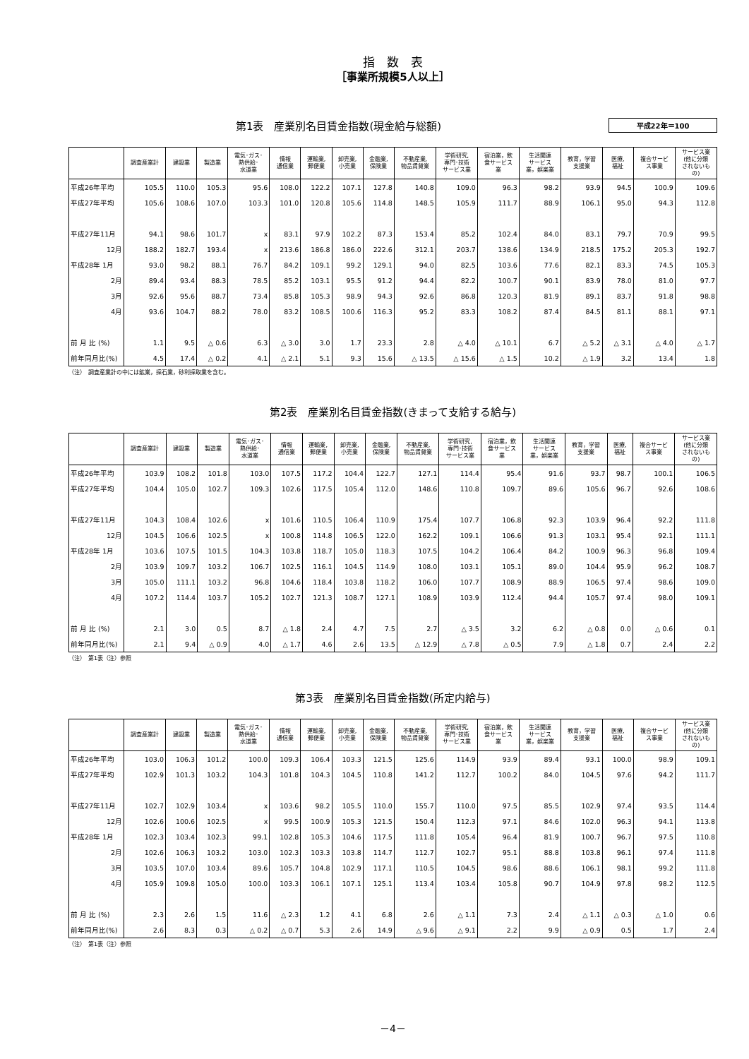指　数　表
［事業所規模5人以上］
第1表　産業別名目賃金指数(現金給与総額)
平成22年＝100
| | 調査産業計 | 建設業 | 製造業 | 電気･ガス･ 熱供給･ 水道業 | 情報 通信業 | 運輸業, 郵便業 | 卸売業, 小売業 | 金融業, 保険業 | 不動産業, 物品賃貸業 | 学術研究, 専門･技術 サービス業 | 宿泊業，飲 食サービス 業 | 生活関連 サービス 業，娯楽業 | 教育，学習 支援業 | 医療, 福祉 | 複合サービ ス事業 | サービス業 (他に分類 されないも の) |
| --- | --- | --- | --- | --- | --- | --- | --- | --- | --- | --- | --- | --- | --- | --- | --- | --- |
| 平成26年平均 | 105.5 | 110.0 | 105.3 | 95.6 | 108.0 | 122.2 | 107.1 | 127.8 | 140.8 | 109.0 | 96.3 | 98.2 | 93.9 | 94.5 | 100.9 | 109.6 |
| 平成27年平均 | 105.6 | 108.6 | 107.0 | 103.3 | 101.0 | 120.8 | 105.6 | 114.8 | 148.5 | 105.9 | 111.7 | 88.9 | 106.1 | 95.0 | 94.3 | 112.8 |
| 平成27年11月 | 94.1 | 98.6 | 101.7 | x | 83.1 | 97.9 | 102.2 | 87.3 | 153.4 | 85.2 | 102.4 | 84.0 | 83.1 | 79.7 | 70.9 | 99.5 |
| 12月 | 188.2 | 182.7 | 193.4 | x | 213.6 | 186.8 | 186.0 | 222.6 | 312.1 | 203.7 | 138.6 | 134.9 | 218.5 | 175.2 | 205.3 | 192.7 |
| 平成28年 1月 | 93.0 | 98.2 | 88.1 | 76.7 | 84.2 | 109.1 | 99.2 | 129.1 | 94.0 | 82.5 | 103.6 | 77.6 | 82.1 | 83.3 | 74.5 | 105.3 |
| 2月 | 89.4 | 93.4 | 88.3 | 78.5 | 85.2 | 103.1 | 95.5 | 91.2 | 94.4 | 82.2 | 100.7 | 90.1 | 83.9 | 78.0 | 81.0 | 97.7 |
| 3月 | 92.6 | 95.6 | 88.7 | 73.4 | 85.8 | 105.3 | 98.9 | 94.3 | 92.6 | 86.8 | 120.3 | 81.9 | 89.1 | 83.7 | 91.8 | 98.8 |
| 4月 | 93.6 | 104.7 | 88.2 | 78.0 | 83.2 | 108.5 | 100.6 | 116.3 | 95.2 | 83.3 | 108.2 | 87.4 | 84.5 | 81.1 | 88.1 | 97.1 |
| 前 月 比 (%) | 1.1 | 9.5 | △ 0.6 | 6.3 | △ 3.0 | 3.0 | 1.7 | 23.3 | 2.8 | △ 4.0 | △ 10.1 | 6.7 | △ 5.2 | △ 3.1 | △ 4.0 | △ 1.7 |
| 前年同月比(%) | 4.5 | 17.4 | △ 0.2 | 4.1 | △ 2.1 | 5.1 | 9.3 | 15.6 | △ 13.5 | △ 15.6 | △ 1.5 | 10.2 | △ 1.9 | 3.2 | 13.4 | 1.8 |
（注）　調査産業計の中には鉱業，採石業，砂利採取業を含む。
第2表　産業別名目賃金指数(きまって支給する給与)
| | 調査産業計 | 建設業 | 製造業 | 電気･ガス･ 熱供給･ 水道業 | 情報 通信業 | 運輸業, 郵便業 | 卸売業, 小売業 | 金融業, 保険業 | 不動産業, 物品賃貸業 | 学術研究, 専門･技術 サービス業 | 宿泊業，飲 食サービス 業 | 生活関連 サービス 業，娯楽業 | 教育，学習 支援業 | 医療, 福祉 | 複合サービ ス事業 | サービス業 (他に分類 されないも の) |
| --- | --- | --- | --- | --- | --- | --- | --- | --- | --- | --- | --- | --- | --- | --- | --- | --- |
| 平成26年平均 | 103.9 | 108.2 | 101.8 | 103.0 | 107.5 | 117.2 | 104.4 | 122.7 | 127.1 | 114.4 | 95.4 | 91.6 | 93.7 | 98.7 | 100.1 | 106.5 |
| 平成27年平均 | 104.4 | 105.0 | 102.7 | 109.3 | 102.6 | 117.5 | 105.4 | 112.0 | 148.6 | 110.8 | 109.7 | 89.6 | 105.6 | 96.7 | 92.6 | 108.6 |
| 平成27年11月 | 104.3 | 108.4 | 102.6 | x | 101.6 | 110.5 | 106.4 | 110.9 | 175.4 | 107.7 | 106.8 | 92.3 | 103.9 | 96.4 | 92.2 | 111.8 |
| 12月 | 104.5 | 106.6 | 102.5 | x | 100.8 | 114.8 | 106.5 | 122.0 | 162.2 | 109.1 | 106.6 | 91.3 | 103.1 | 95.4 | 92.1 | 111.1 |
| 平成28年 1月 | 103.6 | 107.5 | 101.5 | 104.3 | 103.8 | 118.7 | 105.0 | 118.3 | 107.5 | 104.2 | 106.4 | 84.2 | 100.9 | 96.3 | 96.8 | 109.4 |
| 2月 | 103.9 | 109.7 | 103.2 | 106.7 | 102.5 | 116.1 | 104.5 | 114.9 | 108.0 | 103.1 | 105.1 | 89.0 | 104.4 | 95.9 | 96.2 | 108.7 |
| 3月 | 105.0 | 111.1 | 103.2 | 96.8 | 104.6 | 118.4 | 103.8 | 118.2 | 106.0 | 107.7 | 108.9 | 88.9 | 106.5 | 97.4 | 98.6 | 109.0 |
| 4月 | 107.2 | 114.4 | 103.7 | 105.2 | 102.7 | 121.3 | 108.7 | 127.1 | 108.9 | 103.9 | 112.4 | 94.4 | 105.7 | 97.4 | 98.0 | 109.1 |
| 前 月 比 (%) | 2.1 | 3.0 | 0.5 | 8.7 | △ 1.8 | 2.4 | 4.7 | 7.5 | 2.7 | △ 3.5 | 3.2 | 6.2 | △ 0.8 | 0.0 | △ 0.6 | 0.1 |
| 前年同月比(%) | 2.1 | 9.4 | △ 0.9 | 4.0 | △ 1.7 | 4.6 | 2.6 | 13.5 | △ 12.9 | △ 7.8 | △ 0.5 | 7.9 | △ 1.8 | 0.7 | 2.4 | 2.2 |
（注）　第1表（注）参照
第3表　産業別名目賃金指数(所定内給与)
| | 調査産業計 | 建設業 | 製造業 | 電気･ガス･ 熱供給･ 水道業 | 情報 通信業 | 運輸業, 郵便業 | 卸売業, 小売業 | 金融業, 保険業 | 不動産業, 物品賃貸業 | 学術研究, 専門･技術 サービス業 | 宿泊業，飲 食サービス 業 | 生活関連 サービス 業，娯楽業 | 教育，学習 支援業 | 医療, 福祉 | 複合サービ ス事業 | サービス業 (他に分類 されないも の) |
| --- | --- | --- | --- | --- | --- | --- | --- | --- | --- | --- | --- | --- | --- | --- | --- | --- |
| 平成26年平均 | 103.0 | 106.3 | 101.2 | 100.0 | 109.3 | 106.4 | 103.3 | 121.5 | 125.6 | 114.9 | 93.9 | 89.4 | 93.1 | 100.0 | 98.9 | 109.1 |
| 平成27年平均 | 102.9 | 101.3 | 103.2 | 104.3 | 101.8 | 104.3 | 104.5 | 110.8 | 141.2 | 112.7 | 100.2 | 84.0 | 104.5 | 97.6 | 94.2 | 111.7 |
| 平成27年11月 | 102.7 | 102.9 | 103.4 | x | 103.6 | 98.2 | 105.5 | 110.0 | 155.7 | 110.0 | 97.5 | 85.5 | 102.9 | 97.4 | 93.5 | 114.4 |
| 12月 | 102.6 | 100.6 | 102.5 | x | 99.5 | 100.9 | 105.3 | 121.5 | 150.4 | 112.3 | 97.1 | 84.6 | 102.0 | 96.3 | 94.1 | 113.8 |
| 平成28年 1月 | 102.3 | 103.4 | 102.3 | 99.1 | 102.8 | 105.3 | 104.6 | 117.5 | 111.8 | 105.4 | 96.4 | 81.9 | 100.7 | 96.7 | 97.5 | 110.8 |
| 2月 | 102.6 | 106.3 | 103.2 | 103.0 | 102.3 | 103.3 | 103.8 | 114.7 | 112.7 | 102.7 | 95.1 | 88.8 | 103.8 | 96.1 | 97.4 | 111.8 |
| 3月 | 103.5 | 107.0 | 103.4 | 89.6 | 105.7 | 104.8 | 102.9 | 117.1 | 110.5 | 104.5 | 98.6 | 88.6 | 106.1 | 98.1 | 99.2 | 111.8 |
| 4月 | 105.9 | 109.8 | 105.0 | 100.0 | 103.3 | 106.1 | 107.1 | 125.1 | 113.4 | 103.4 | 105.8 | 90.7 | 104.9 | 97.8 | 98.2 | 112.5 |
| 前 月 比 (%) | 2.3 | 2.6 | 1.5 | 11.6 | △ 2.3 | 1.2 | 4.1 | 6.8 | 2.6 | △ 1.1 | 7.3 | 2.4 | △ 1.1 | △ 0.3 | △ 1.0 | 0.6 |
| 前年同月比(%) | 2.6 | 8.3 | 0.3 | △ 0.2 | △ 0.7 | 5.3 | 2.6 | 14.9 | △ 9.6 | △ 9.1 | 2.2 | 9.9 | △ 0.9 | 0.5 | 1.7 | 2.4 |
（注）　第1表（注）参照
－4－